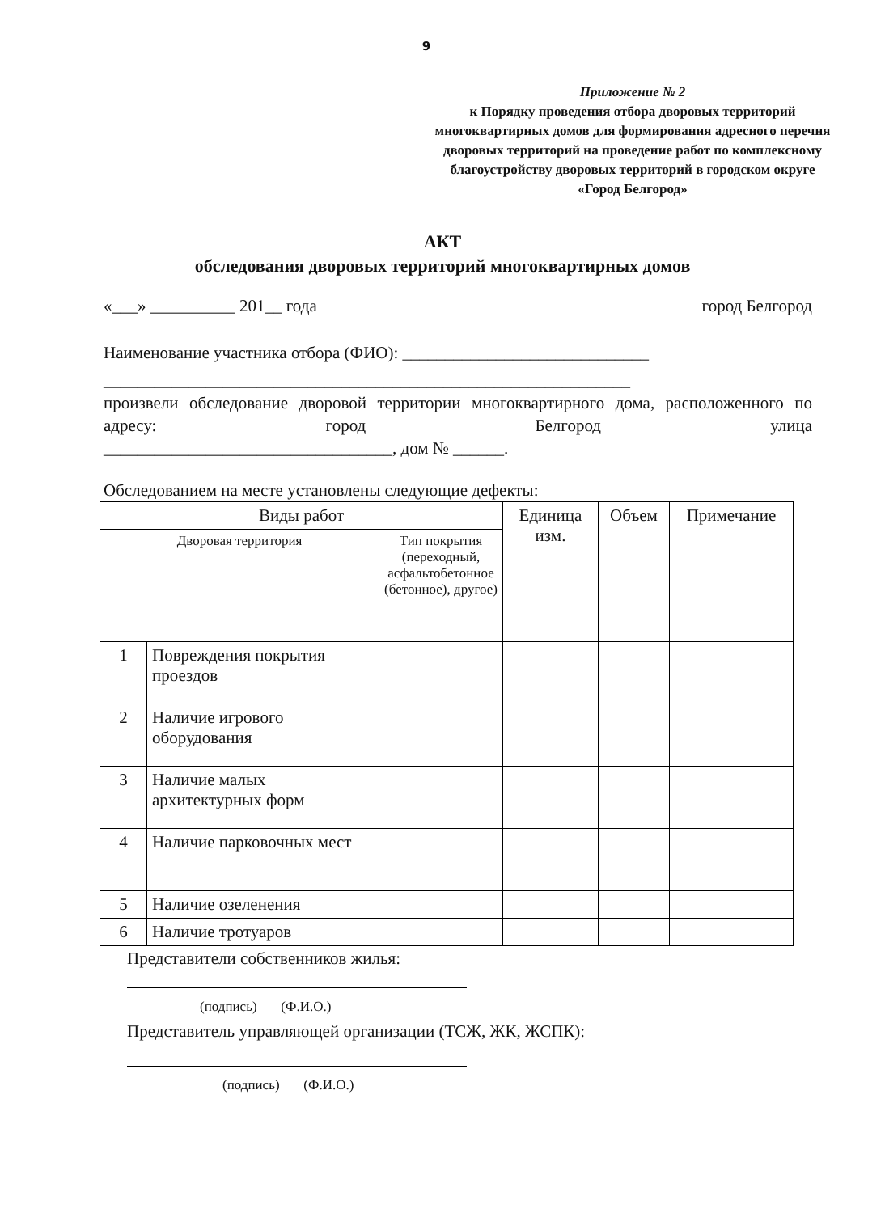9
Приложение № 2
к Порядку проведения отбора дворовых территорий многоквартирных домов для формирования адресного перечня дворовых территорий на проведение работ по комплексному благоустройству дворовых территорий в городском округе «Город Белгород»
АКТ
обследования дворовых территорий многоквартирных домов
«___» __________ 201__ года город Белгород
Наименование участника отбора (ФИО): _____________________________
______________________________________________________________
произвели обследование дворовой территории многоквартирного дома, расположенного по адресу: город Белгород улица
__________________________________, дом № ______.
Обследованием на месте установлены следующие дефекты:
| Виды работ | | | Единица изм. | Объем | Примечание |
| --- | --- | --- | --- | --- | --- |
| Дворовая территория | | Тип покрытия (переходный, асфальтобетонное (бетонное), другое) | | | |
| 1 | Повреждения покрытия проездов | | | | |
| 2 | Наличие игрового оборудования | | | | |
| 3 | Наличие малых архитектурных форм | | | | |
| 4 | Наличие парковочных мест | | | | |
| 5 | Наличие озеленения | | | | |
| 6 | Наличие тротуаров | | | | |
Представители собственников жилья:
(подпись) (Ф.И.О.)
Представитель управляющей организации (ТСЖ, ЖК, ЖСПК):
(подпись) (Ф.И.О.)